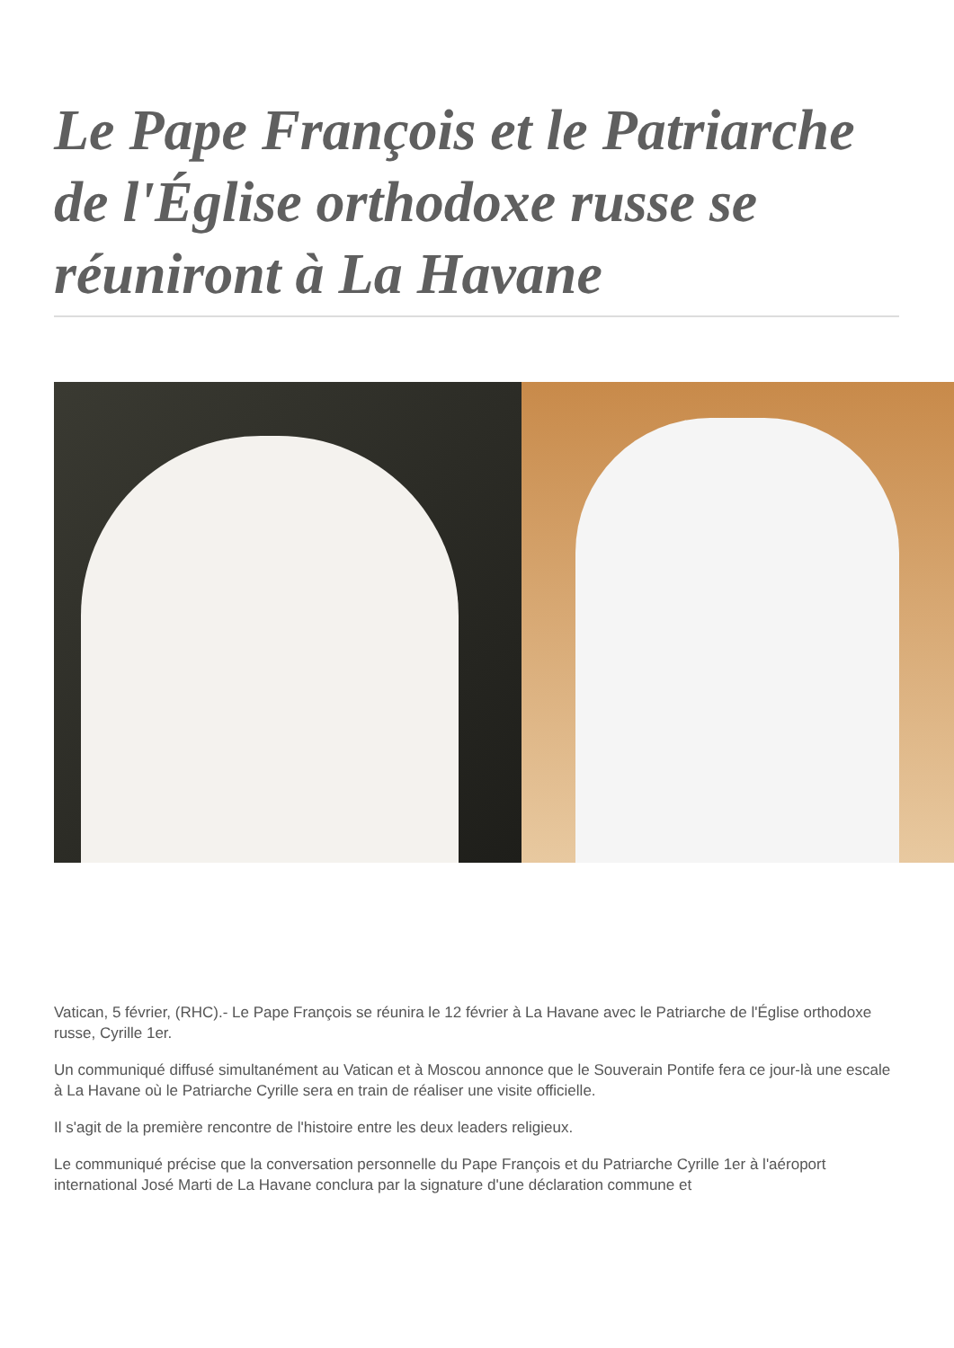Le Pape François et le Patriarche de l'Église orthodoxe russe se réuniront à La Havane
Vatican, 5 février, (RHC).- Le Pape François se réunira le 12 février à La Havane avec le Patriarche de l'Église orthodoxe russe, Cyrille 1er.
Un communiqué diffusé simultanément au Vatican et à Moscou annonce que le Souverain Pontife fera ce jour-là une escale à La Havane où le Patriarche Cyrille sera en train de réaliser une visite officielle.
Il s'agit de la première rencontre de l'histoire entre les deux leaders religieux.
Le communiqué précise que la conversation personnelle du Pape François et du Patriarche Cyrille 1er à l'aéroport international José Marti de La Havane conclura par la signature d'une déclaration commune et